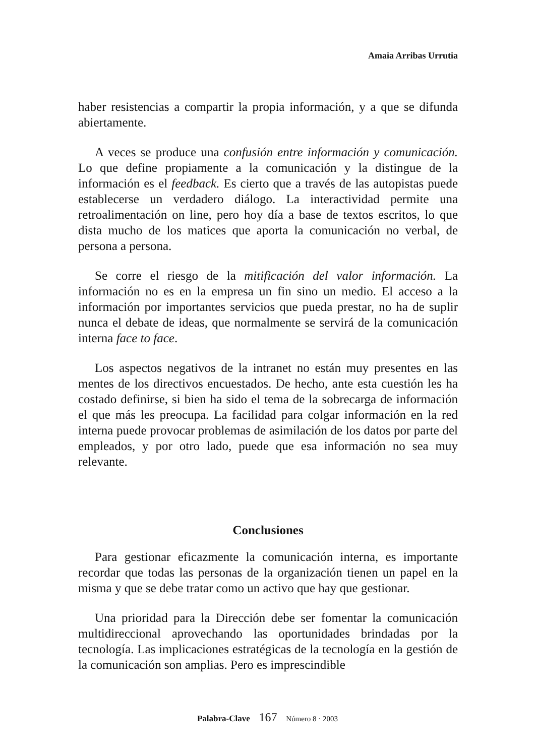Amaia Arribas Urrutia
haber resistencias a compartir la propia información, y a que se difunda abiertamente.
A veces se produce una confusión entre información y comunicación. Lo que define propiamente a la comunicación y la distingue de la información es el feedback. Es cierto que a través de las autopistas puede establecerse un verdadero diálogo. La interactividad permite una retroalimentación on line, pero hoy día a base de textos escritos, lo que dista mucho de los matices que aporta la comunicación no verbal, de persona a persona.
Se corre el riesgo de la mitificación del valor información. La información no es en la empresa un fin sino un medio. El acceso a la información por importantes servicios que pueda prestar, no ha de suplir nunca el debate de ideas, que normalmente se servirá de la comunicación interna face to face.
Los aspectos negativos de la intranet no están muy presentes en las mentes de los directivos encuestados. De hecho, ante esta cuestión les ha costado definirse, si bien ha sido el tema de la sobrecarga de información el que más les preocupa. La facilidad para colgar información en la red interna puede provocar problemas de asimilación de los datos por parte del empleados, y por otro lado, puede que esa información no sea muy relevante.
Conclusiones
Para gestionar eficazmente la comunicación interna, es importante recordar que todas las personas de la organización tienen un papel en la misma y que se debe tratar como un activo que hay que gestionar.
Una prioridad para la Dirección debe ser fomentar la comunicación multidireccional aprovechando las oportunidades brindadas por la tecnología. Las implicaciones estratégicas de la tecnología en la gestión de la comunicación son amplias. Pero es imprescindible
Palabra-Clave 167 Número 8 · 2003